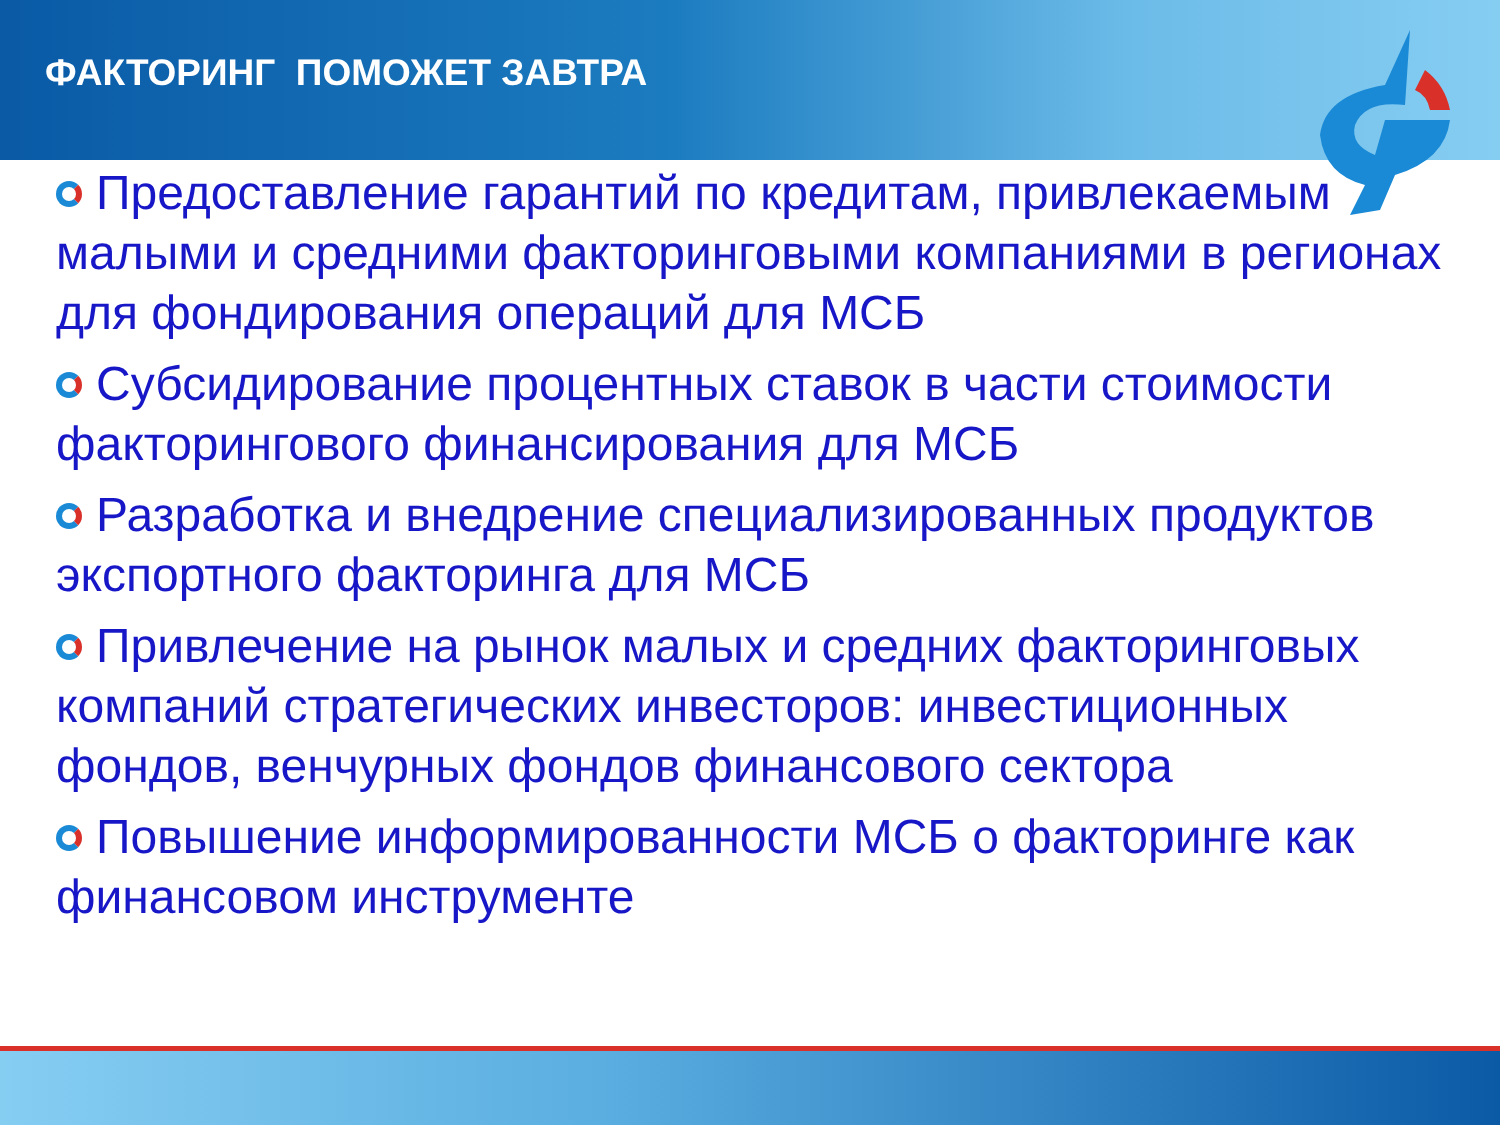ФАКТОРИНГ ПОМОЖЕТ ЗАВТРА
Предоставление гарантий по кредитам, привлекаемым малыми и средними факторинговыми компаниями в регионах для фондирования операций для МСБ
Субсидирование процентных ставок в части стоимости факторингового финансирования для МСБ
Разработка и внедрение специализированных продуктов экспортного факторинга для МСБ
Привлечение на рынок малых и средних факторинговых компаний стратегических инвесторов: инвестиционных фондов, венчурных фондов финансового сектора
Повышение информированности МСБ о факторинге как финансовом инструменте